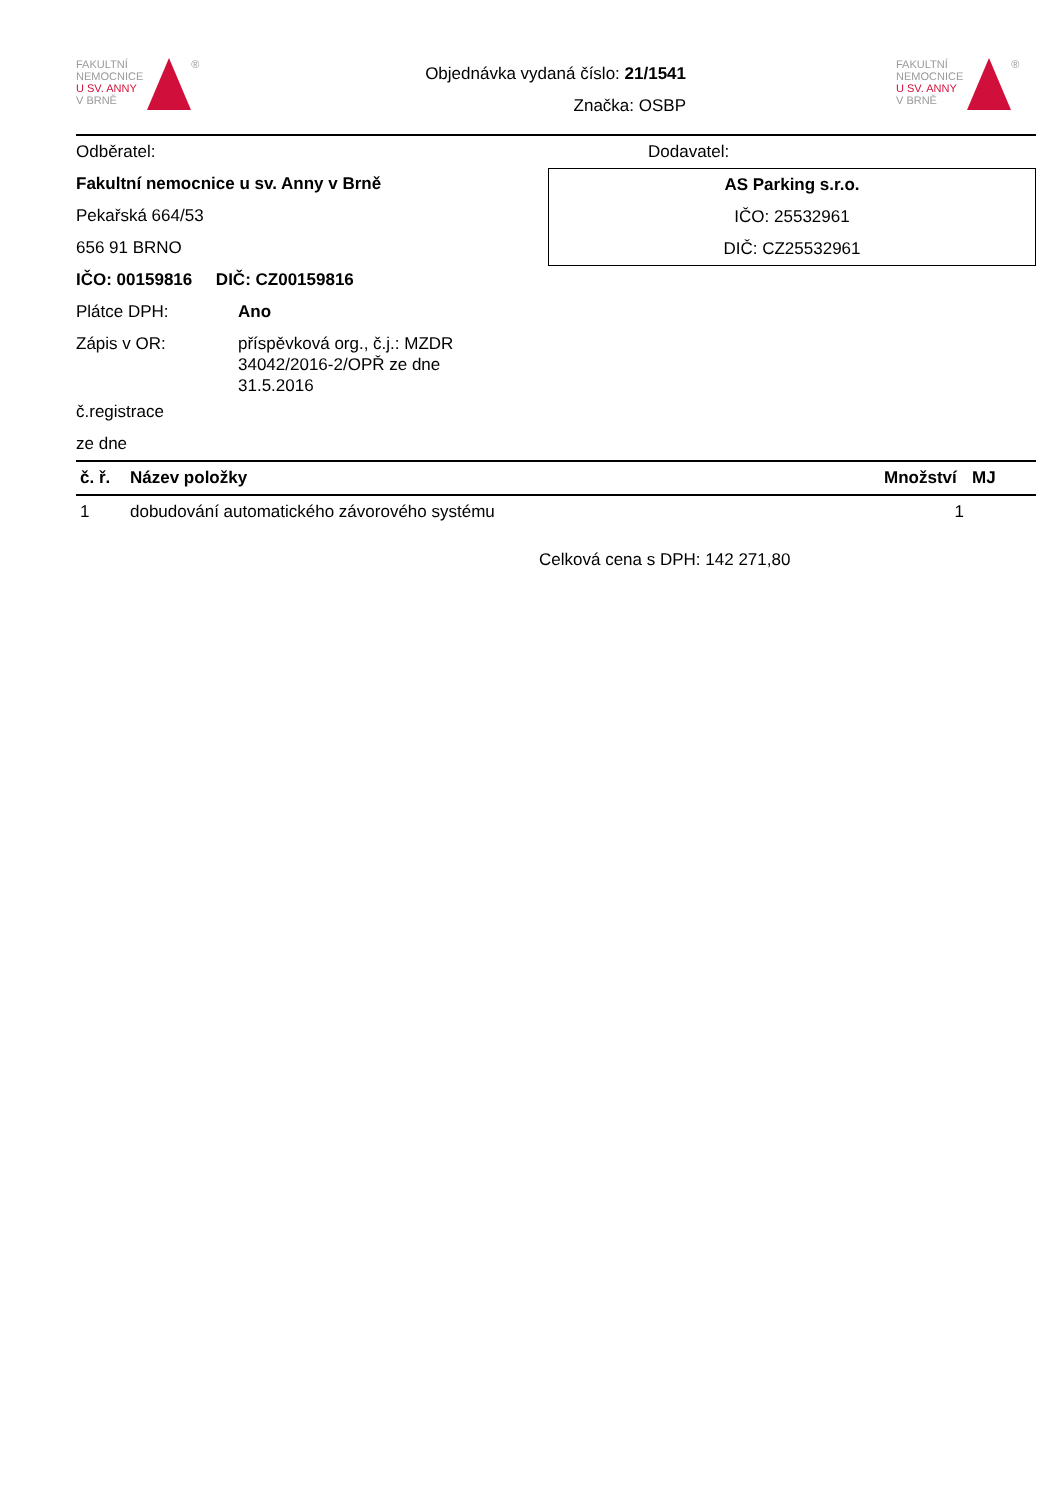FAKULTNÍ
NEMOCNICE
U SV. ANNY
V BRNĚ
®
Objednávka vydaná číslo: 21/1541
Značka: OSBP
FAKULTNÍ
NEMOCNICE
U SV. ANNY
V BRNĚ
®
Odběratel:
Fakultní nemocnice u sv. Anny v Brně
Pekařská 664/53
656 91 BRNO
IČO: 00159816 DIČ: CZ00159816
Plátce DPH: Ano
Zápis v OR:
příspěvková org., č.j.: MZDR
34042/2016-2/OPŘ ze dne
31.5.2016
č.registrace
ze dne
Dodavatel:
AS Parking s.r.o.
IČO: 25532961
DIČ: CZ25532961
| č. ř. | Název položky | Množství | MJ |
| --- | --- | --- | --- |
| 1 | dobudování automatického závorového systému | 1 | |
Celková cena s DPH: 142 271,80